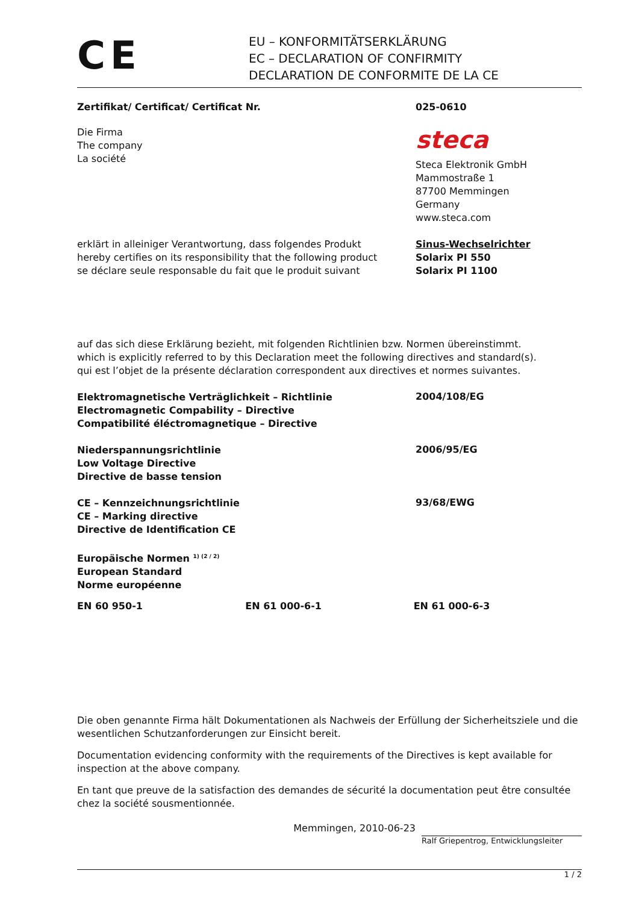CE
EU – KONFORMITÄTSERKLÄRUNG
EC – DECLARATION OF CONFIRMITY
DECLARATION DE CONFORMITE DE LA CE
Zertifikat/ Certificat/ Certificat Nr. 025-0610
Die Firma
The company
La société
steca
Steca Elektronik GmbH
Mammostraße 1
87700 Memmingen
Germany
www.steca.com
erklärt in alleiniger Verantwortung, dass folgendes Produkt
hereby certifies on its responsibility that the following product
se déclare seule responsable du fait que le produit suivant
Sinus-Wechselrichter
Solarix PI 550
Solarix PI 1100
auf das sich diese Erklärung bezieht, mit folgenden Richtlinien bzw. Normen übereinstimmt.
which is explicitly referred to by this Declaration meet the following directives and standard(s).
qui est l’objet de la présente déclaration correspondent aux directives et normes suivantes.
Elektromagnetische Verträglichkeit – Richtlinie
Electromagnetic Compability – Directive
Compatibilité éléctromagnetique – Directive
2004/108/EG
Niederspannungsrichtlinie
Low Voltage Directive
Directive de basse tension
2006/95/EG
CE – Kennzeichnungsrichtlinie
CE – Marking directive
Directive de Identification CE
93/68/EWG
Europäische Normen <sup>1) (2 / 2)</sup>
European Standard
Norme européenne
EN 60 950-1 EN 61 000-6-1 EN 61 000-6-3
Die oben genannte Firma hält Dokumentationen als Nachweis der Erfüllung der Sicherheitsziele und die wesentlichen Schutzanforderungen zur Einsicht bereit.
Documentation evidencing conformity with the requirements of the Directives is kept available for inspection at the above company.
En tant que preuve de la satisfaction des demandes de sécurité la documentation peut être consultée chez la société sousmentionnée.
Memmingen, 2010-06-23
Ralf Griepentrog, Entwicklungsleiter
1 / 2